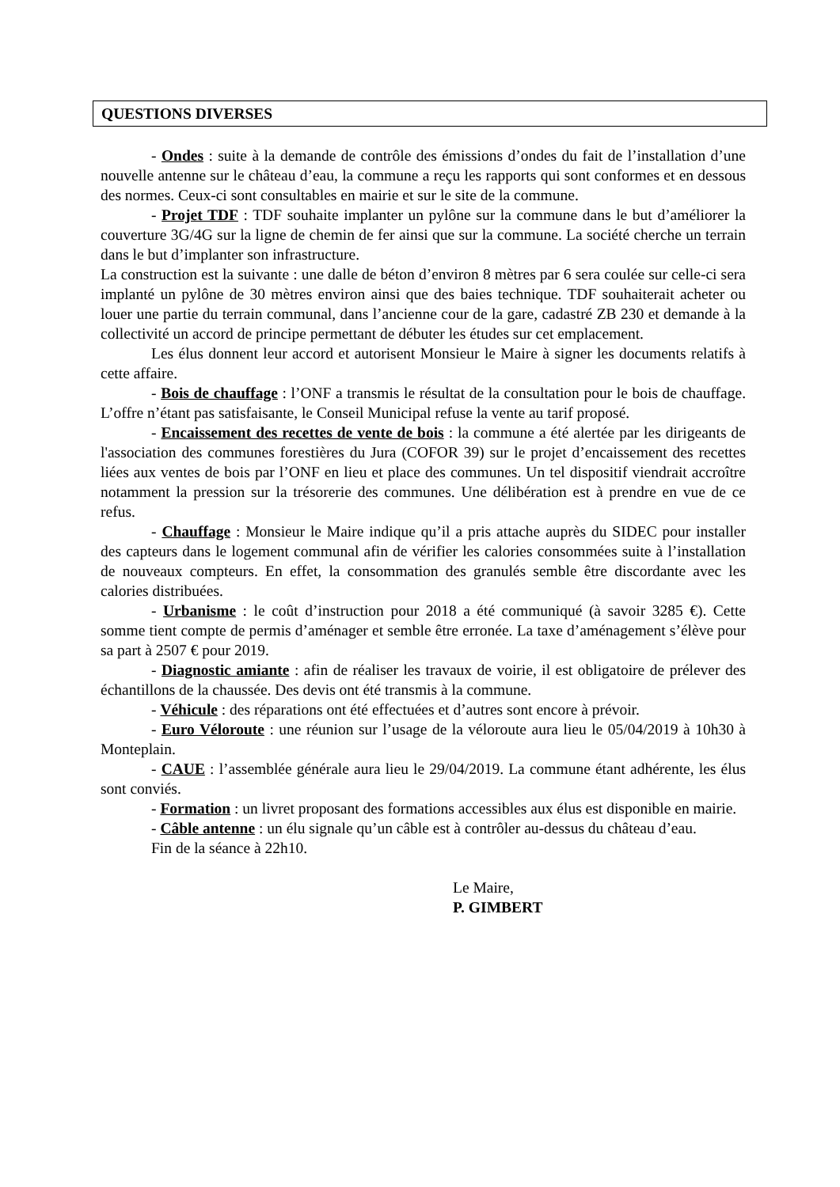QUESTIONS DIVERSES
- Ondes : suite à la demande de contrôle des émissions d’ondes du fait de l’installation d’une nouvelle antenne sur le château d’eau, la commune a reçu les rapports qui sont conformes et en dessous des normes. Ceux-ci sont consultables en mairie et sur le site de la commune.
- Projet TDF : TDF souhaite implanter un pylône sur la commune dans le but d’améliorer la couverture 3G/4G sur la ligne de chemin de fer ainsi que sur la commune. La société cherche un terrain dans le but d’implanter son infrastructure.
La construction est la suivante : une dalle de béton d’environ 8 mètres par 6 sera coulée sur celle-ci sera implanté un pylône de 30 mètres environ ainsi que des baies technique. TDF souhaiterait acheter ou louer une partie du terrain communal, dans l’ancienne cour de la gare, cadastré ZB 230 et demande à la collectivité un accord de principe permettant de débuter les études sur cet emplacement.
Les élus donnent leur accord et autorisent Monsieur le Maire à signer les documents relatifs à cette affaire.
- Bois de chauffage : l’ONF a transmis le résultat de la consultation pour le bois de chauffage. L’offre n’étant pas satisfaisante, le Conseil Municipal refuse la vente au tarif proposé.
- Encaissement des recettes de vente de bois : la commune a été alertée par les dirigeants de l'association des communes forestières du Jura (COFOR 39) sur le projet d’encaissement des recettes liées aux ventes de bois par l’ONF en lieu et place des communes. Un tel dispositif viendrait accroître notamment la pression sur la trésorerie des communes. Une délibération est à prendre en vue de ce refus.
- Chauffage : Monsieur le Maire indique qu’il a pris attache auprès du SIDEC pour installer des capteurs dans le logement communal afin de vérifier les calories consommées suite à l’installation de nouveaux compteurs. En effet, la consommation des granulés semble être discordante avec les calories distribuées.
- Urbanisme : le coût d’instruction pour 2018 a été communiqué (à savoir 3285 €). Cette somme tient compte de permis d’aménager et semble être erronée. La taxe d’aménagement s’élève pour sa part à 2507 € pour 2019.
- Diagnostic amiante : afin de réaliser les travaux de voirie, il est obligatoire de prélever des échantillons de la chaussée. Des devis ont été transmis à la commune.
- Véhicule : des réparations ont été effectuées et d’autres sont encore à prévoir.
- Euro Véloroute : une réunion sur l’usage de la véloroute aura lieu le 05/04/2019 à 10h30 à Monteplain.
- CAUE : l’assemblée générale aura lieu le 29/04/2019. La commune étant adhérente, les élus sont conviés.
- Formation : un livret proposant des formations accessibles aux élus est disponible en mairie.
- Câble antenne : un élu signale qu’un câble est à contrôler au-dessus du château d’eau.
Fin de la séance à 22h10.
Le Maire,
P. GIMBERT